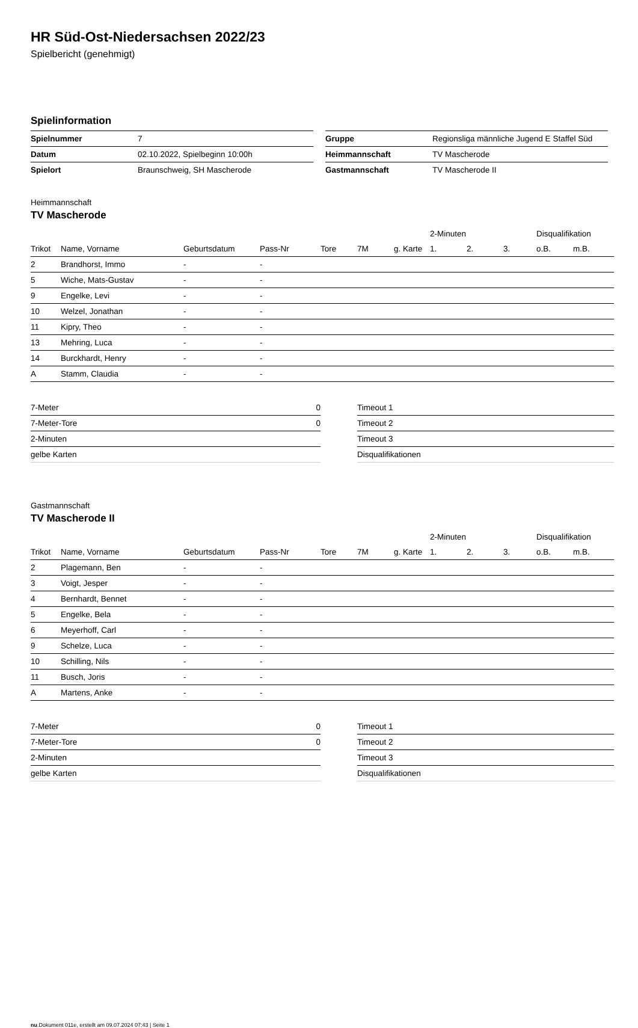HR Süd-Ost-Niedersachsen 2022/23
Spielbericht (genehmigt)
Spielinformation
| Spielnummer | 7 |
| Datum | 02.10.2022, Spielbeginn 10:00h |
| Spielort | Braunschweig, SH Mascherode |
| Gruppe | Regionsliga männliche Jugend E Staffel Süd |
| Heimmannschaft | TV Mascherode |
| Gastmannschaft | TV Mascherode II |
Heimmannschaft
TV Mascherode
| | | | | | | | 2-Minuten | | | Disqualifikation | |
| --- | --- | --- | --- | --- | --- | --- | --- | --- | --- | --- | --- |
| Trikot | Name, Vorname | Geburtsdatum | Pass-Nr | Tore | 7M | g. Karte | 1. | 2. | 3. | o.B. | m.B. |
| 2 | Brandhorst, Immo | - | - | | | | | | | | |
| 5 | Wiche, Mats-Gustav | - | - | | | | | | | | |
| 9 | Engelke, Levi | - | - | | | | | | | | |
| 10 | Welzel, Jonathan | - | - | | | | | | | | |
| 11 | Kipry, Theo | - | - | | | | | | | | |
| 13 | Mehring, Luca | - | - | | | | | | | | |
| 14 | Burckhardt, Henry | - | - | | | | | | | | |
| A | Stamm, Claudia | - | - | | | | | | | | |
| 7-Meter | 0 |
| 7-Meter-Tore | 0 |
| 2-Minuten | |
| gelbe Karten | |
| Timeout 1 |
| Timeout 2 |
| Timeout 3 |
| Disqualifikationen |
Gastmannschaft
TV Mascherode II
| | | | | | | | 2-Minuten | | | Disqualifikation | |
| --- | --- | --- | --- | --- | --- | --- | --- | --- | --- | --- | --- |
| Trikot | Name, Vorname | Geburtsdatum | Pass-Nr | Tore | 7M | g. Karte | 1. | 2. | 3. | o.B. | m.B. |
| 2 | Plagemann, Ben | - | - | | | | | | | | |
| 3 | Voigt, Jesper | - | - | | | | | | | | |
| 4 | Bernhardt, Bennet | - | - | | | | | | | | |
| 5 | Engelke, Bela | - | - | | | | | | | | |
| 6 | Meyerhoff, Carl | - | - | | | | | | | | |
| 9 | Schelze, Luca | - | - | | | | | | | | |
| 10 | Schilling, Nils | - | - | | | | | | | | |
| 11 | Busch, Joris | - | - | | | | | | | | |
| A | Martens, Anke | - | - | | | | | | | | |
| 7-Meter | 0 |
| 7-Meter-Tore | 0 |
| 2-Minuten | |
| gelbe Karten | |
| Timeout 1 |
| Timeout 2 |
| Timeout 3 |
| Disqualifikationen |
nu.Dokument 011e, erstellt am 09.07.2024 07:43 | Seite 1